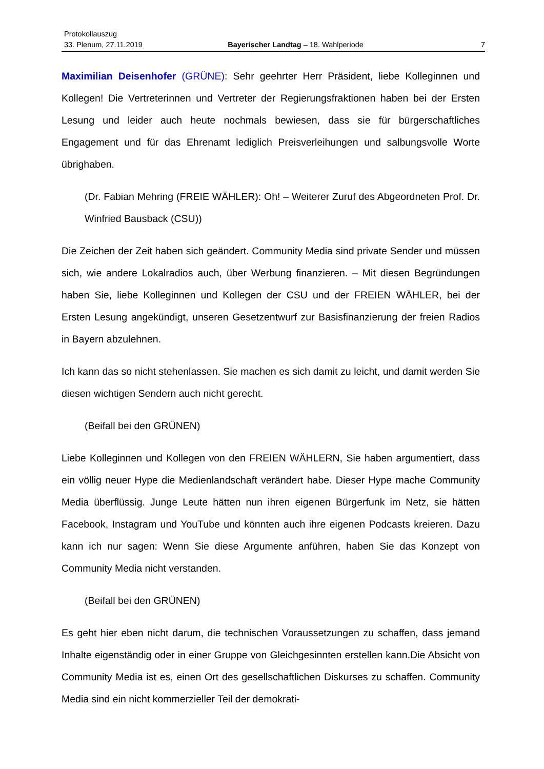Protokollauszug
33. Plenum, 27.11.2019 Bayerischer Landtag – 18. Wahlperiode 7
Maximilian Deisenhofer (GRÜNE): Sehr geehrter Herr Präsident, liebe Kolleginnen und Kollegen! Die Vertreterinnen und Vertreter der Regierungsfraktionen haben bei der Ersten Lesung und leider auch heute nochmals bewiesen, dass sie für bürger­schaftliches Engagement und für das Ehrenamt lediglich Preisverleihungen und sal­bungsvolle Worte übrighaben.
(Dr. Fabian Mehring (FREIE WÄHLER): Oh! – Weiterer Zuruf des Abgeordneten Prof. Dr. Winfried Bausback (CSU))
Die Zeichen der Zeit haben sich geändert. Community Media sind private Sender und müssen sich, wie andere Lokalradios auch, über Werbung finanzieren. – Mit diesen Begründungen haben Sie, liebe Kolleginnen und Kollegen der CSU und der FREI­EN WÄHLER, bei der Ersten Lesung angekündigt, unseren Gesetzentwurf zur Basisfi­nanzierung der freien Radios in Bayern abzulehnen.
Ich kann das so nicht stehenlassen. Sie machen es sich damit zu leicht, und damit werden Sie diesen wichtigen Sendern auch nicht gerecht.
(Beifall bei den GRÜNEN)
Liebe Kolleginnen und Kollegen von den FREIEN WÄHLERN, Sie haben argumen­tiert, dass ein völlig neuer Hype die Medienlandschaft verändert habe. Dieser Hype mache Community Media überflüssig. Junge Leute hätten nun ihren eigenen Bürger­funk im Netz, sie hätten Facebook, Instagram und YouTube und könnten auch ihre ei­genen Podcasts kreieren. Dazu kann ich nur sagen: Wenn Sie diese Argumente an­führen, haben Sie das Konzept von Community Media nicht verstanden.
(Beifall bei den GRÜNEN)
Es geht hier eben nicht darum, die technischen Voraussetzungen zu schaffen, dass je­mand Inhalte eigenständig oder in einer Gruppe von Gleichgesinnten erstellen kann.Die Absicht von Community Media ist es, einen Ort des gesellschaftlichen Dis­kurses zu schaffen. Community Media sind ein nicht kommerzieller Teil der demokrati-